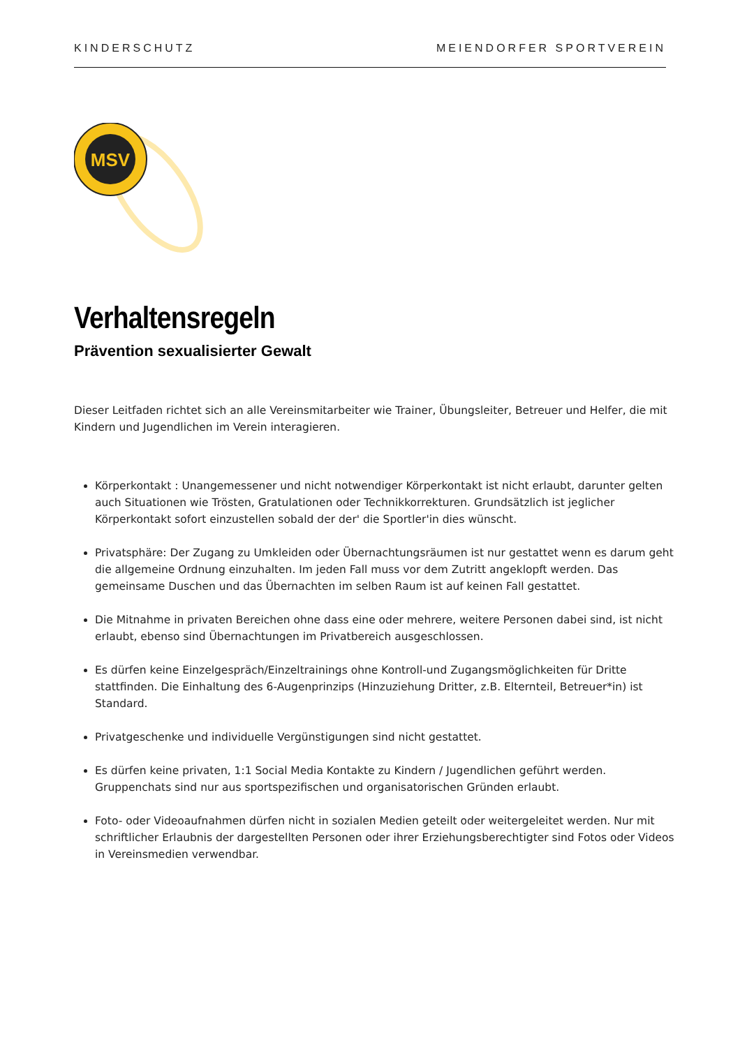KINDERSCHUTZ MEIENDORFER SPORTVEREIN
MSV
Verhaltensregeln
Prävention sexualisierter Gewalt
Dieser Leitfaden richtet sich an alle Vereinsmitarbeiter wie Trainer, Übungsleiter, Betreuer und Helfer, die mit Kindern und Jugendlichen im Verein interagieren.
Körperkontakt : Unangemessener und nicht notwendiger Körperkontakt ist nicht erlaubt, darunter gelten auch Situationen wie Trösten, Gratulationen oder Technikkorrekturen. Grundsätzlich ist jeglicher Körperkontakt sofort einzustellen sobald der der' die Sportler'in dies wünscht.
Privatsphäre: Der Zugang zu Umkleiden oder Übernachtungsräumen ist nur gestattet wenn es darum geht die allgemeine Ordnung einzuhalten. Im jeden Fall muss vor dem Zutritt angeklopft werden. Das gemeinsame Duschen und das Übernachten im selben Raum ist auf keinen Fall gestattet.
Die Mitnahme in privaten Bereichen ohne dass eine oder mehrere, weitere Personen dabei sind, ist nicht erlaubt, ebenso sind Übernachtungen im Privatbereich ausgeschlossen.
Es dürfen keine Einzelgespräch/Einzeltrainings ohne Kontroll-und Zugangsmöglichkeiten für Dritte stattfinden. Die Einhaltung des 6-Augenprinzips (Hinzuziehung Dritter, z.B. Elternteil, Betreuer*in) ist Standard.
Privatgeschenke und individuelle Vergünstigungen sind nicht gestattet.
Es dürfen keine privaten, 1:1 Social Media Kontakte zu Kindern / Jugendlichen geführt werden. Gruppenchats sind nur aus sportspezifischen und organisatorischen Gründen erlaubt.
Foto- oder Videoaufnahmen dürfen nicht in sozialen Medien geteilt oder weitergeleitet werden. Nur mit schriftlicher Erlaubnis der dargestellten Personen oder ihrer Erziehungsberechtigter sind Fotos oder Videos in Vereinsmedien verwendbar.